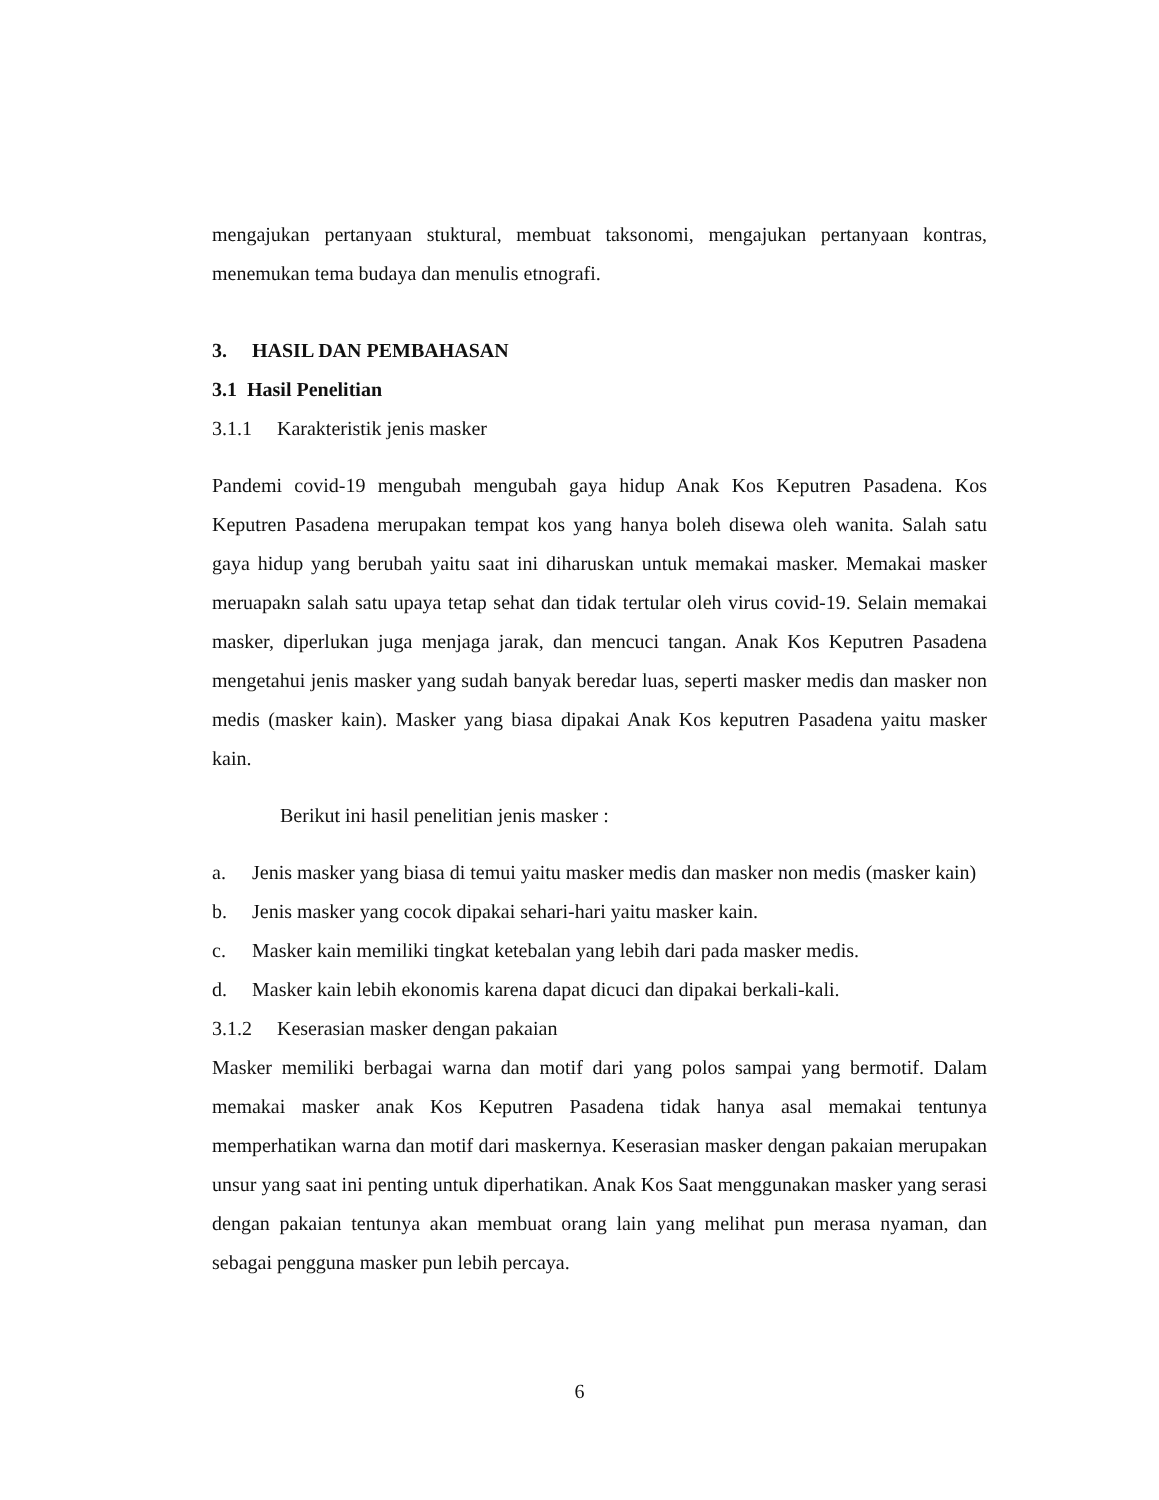mengajukan pertanyaan stuktural, membuat taksonomi, mengajukan pertanyaan kontras, menemukan tema budaya dan menulis etnografi.
3. HASIL DAN PEMBAHASAN
3.1 Hasil Penelitian
3.1.1 Karakteristik jenis masker
Pandemi covid-19 mengubah mengubah gaya hidup Anak Kos Keputren Pasadena. Kos Keputren Pasadena merupakan tempat kos yang hanya boleh disewa oleh wanita. Salah satu gaya hidup yang berubah yaitu saat ini diharuskan untuk memakai masker. Memakai masker meruapakn salah satu upaya tetap sehat dan tidak tertular oleh virus covid-19. Selain memakai masker, diperlukan juga menjaga jarak, dan mencuci tangan. Anak Kos Keputren Pasadena mengetahui jenis masker yang sudah banyak beredar luas, seperti masker medis dan masker non medis (masker kain). Masker yang biasa dipakai Anak Kos keputren Pasadena yaitu masker kain.
Berikut ini hasil penelitian jenis masker :
a. Jenis masker yang biasa di temui yaitu masker medis dan masker non medis (masker kain)
b. Jenis masker yang cocok dipakai sehari-hari yaitu masker kain.
c. Masker kain memiliki tingkat ketebalan yang lebih dari pada masker medis.
d. Masker kain lebih ekonomis karena dapat dicuci dan dipakai berkali-kali.
3.1.2 Keserasian masker dengan pakaian
Masker memiliki berbagai warna dan motif dari yang polos sampai yang bermotif. Dalam memakai masker anak Kos Keputren Pasadena tidak hanya asal memakai tentunya memperhatikan warna dan motif dari maskernya. Keserasian masker dengan pakaian merupakan unsur yang saat ini penting untuk diperhatikan. Anak Kos Saat menggunakan masker yang serasi dengan pakaian tentunya akan membuat orang lain yang melihat pun merasa nyaman, dan sebagai pengguna masker pun lebih percaya.
6